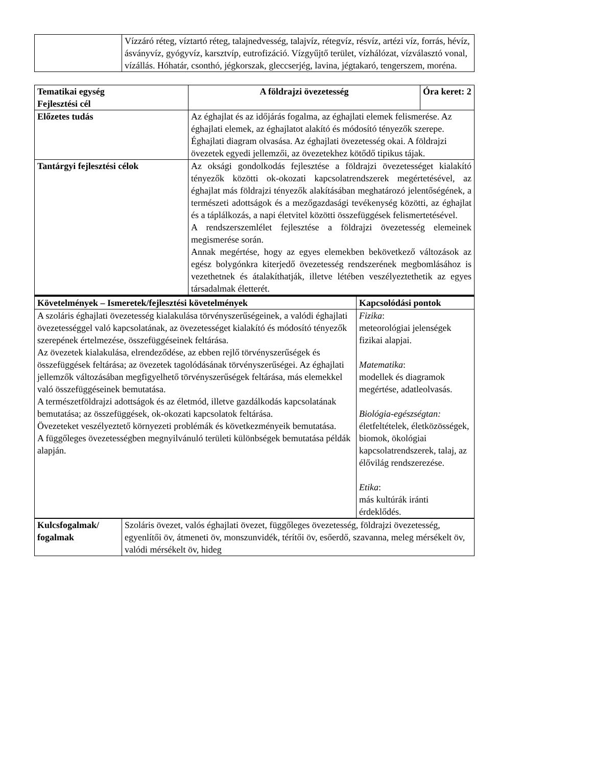| | Vízzáró réteg, víztartó réteg, talajnedvesség, talajvíz, rétegvíz, résvíz, artézi víz, forrás, hévíz, ásványvíz, gyógyvíz, karsztvíp, eutrofizáció. Vízgyűjtő terület, vízhálózat, vízválasztó vonal, vízállás. Hóhatár, csonthó, jégkorszak, gleccserjég, lavina, jégtakaró, tengerszem, moréna. |
| Tematikai egység Fejlesztési cél | A földrajzi övezetesség | Óra keret: 2 |
| --- | --- | --- |
| Előzetes tudás | Az éghajlat és az időjárás fogalma, az éghajlati elemek felismerése. Az éghajlati elemek, az éghajlatot alakító és módosító tényezők szerepe. Éghajlati diagram olvasása. Az éghajlati övezetesség okai. A földrajzi övezetek egyedi jellemzői, az övezetekhez kötődő tipikus tájak. | |
| Tantárgyi fejlesztési célok | Az oksági gondolkodás fejlesztése a földrajzi övezetességet kialakító tényezők közötti ok-okozati kapcsolatrendszerek megértetésével, az éghajlat más földrajzi tényezők alakításában meghatározó jelentőségének, a természeti adottságok és a mezőgazdasági tevékenység közötti, az éghajlat és a táplálkozás, a napi életvitel közötti összefüggések felismertetésével. A rendszerszemlélet fejlesztése a földrajzi övezetesség elemeinek megismerése során. Annak megértése, hogy az egyes elemekben bekövetkező változások az egész bolygónkra kiterjedő övezetesség rendszerének megbomlásához is vezethetnek és átalakíthatják, illetve létében veszélyeztethetik az egyes társadalmak életterét. | |
| Követelmények – Ismeretek/fejlesztési követelmények | Kapcsolódási pontok |
| --- | --- |
| A szoláris éghajlati övezetesség kialakulása törvényszerűségeinek, a valódi éghajlati övezetességgel való kapcsolatának, az övezetességet kialakító és módosító tényezők szerepének értelmezése, összefüggéseinek feltárása. Az övezetek kialakulása, elrendeződése, az ebben rejlő törvényszerűségek és összefüggések feltárása; az övezetek tagolódásának törvényszerűségei. Az éghajlati jellemzők változásában megfigyelhető törvényszerűségek feltárása, más elemekkel való összefüggéseinek bemutatása. A természetföldrajzi adottságok és az életmód, illetve gazdálkodás kapcsolatának bemutatása; az összefüggések, ok-okozati kapcsolatok feltárása. Övezeteket veszélyeztető környezeti problémák és következményeik bemutatása. A függőleges övezetességben megnyilvánuló területi különbségek bemutatása példák alapján. | Fizika : meteorológiai jelenségek fizikai alapjai. Matematika : modellek és diagramok megértése, adatleolvasás. Biológia-egészségtan: életfeltételek, életközösségek, biomok, ökológiai kapcsolatrendszerek, talaj, az élővilág rendszerezése. Etika : más kultúrák iránti érdeklődés. |
| Kulcsfogalmak/ fogalmak | Szoláris övezet, valós éghajlati övezet, függőleges övezetesség, földrajzi övezetesség, egyenlítői öv, átmeneti öv, monszunvidék, térítői öv, esőerdő, szavanna, meleg mérsékelt öv, valódi mérsékelt öv, hideg |